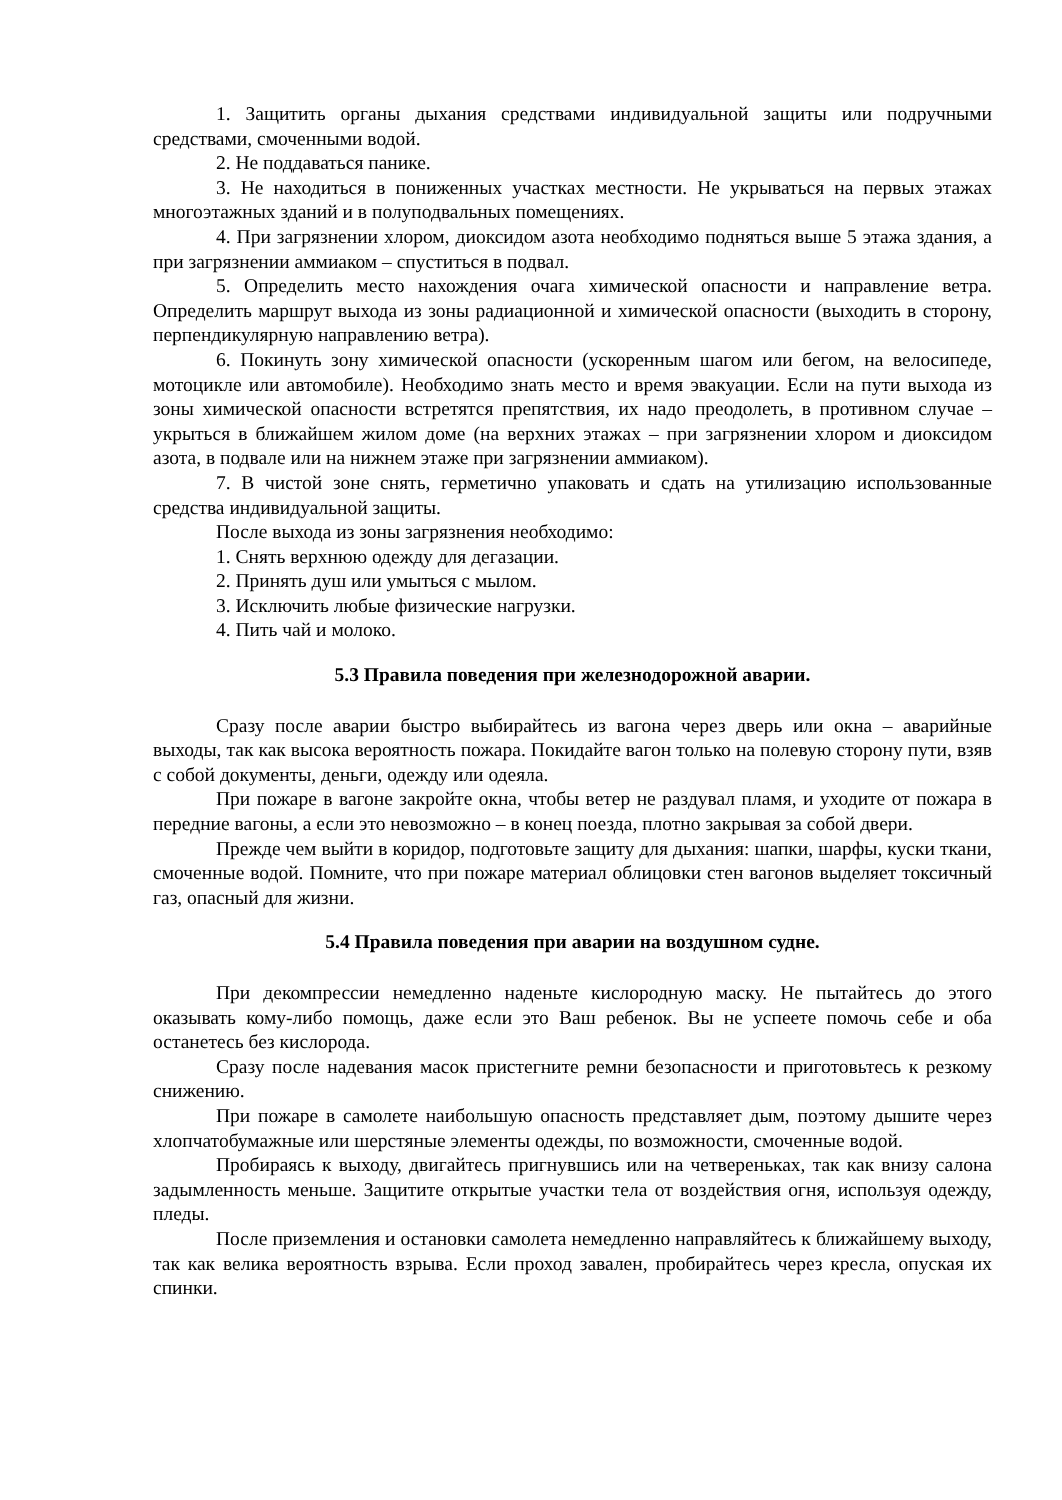1. Защитить органы дыхания средствами индивидуальной защиты или подручными средствами, смоченными водой.
2. Не поддаваться панике.
3. Не находиться в пониженных участках местности. Не укрываться на первых этажах многоэтажных зданий и в полуподвальных помещениях.
4. При загрязнении хлором, диоксидом азота необходимо подняться выше 5 этажа здания, а при загрязнении аммиаком – спуститься в подвал.
5. Определить место нахождения очага химической опасности и направление ветра. Определить маршрут выхода из зоны радиационной и химической опасности (выходить в сторону, перпендикулярную направлению ветра).
6. Покинуть зону химической опасности (ускоренным шагом или бегом, на велосипеде, мотоцикле или автомобиле). Необходимо знать место и время эвакуации. Если на пути выхода из зоны химической опасности встретятся препятствия, их надо преодолеть, в противном случае – укрыться в ближайшем жилом доме (на верхних этажах – при загрязнении хлором и диоксидом азота, в подвале или на нижнем этаже при загрязнении аммиаком).
7. В чистой зоне снять, герметично упаковать и сдать на утилизацию использованные средства индивидуальной защиты.
После выхода из зоны загрязнения необходимо:
1. Снять верхнюю одежду для дегазации.
2. Принять душ или умыться с мылом.
3. Исключить любые физические нагрузки.
4. Пить чай и молоко.
5.3 Правила поведения при железнодорожной аварии.
Сразу после аварии быстро выбирайтесь из вагона через дверь или окна – аварийные выходы, так как высока вероятность пожара. Покидайте вагон только на полевую сторону пути, взяв с собой документы, деньги, одежду или одеяла.
При пожаре в вагоне закройте окна, чтобы ветер не раздувал пламя, и уходите от пожара в передние вагоны, а если это невозможно – в конец поезда, плотно закрывая за собой двери.
Прежде чем выйти в коридор, подготовьте защиту для дыхания: шапки, шарфы, куски ткани, смоченные водой. Помните, что при пожаре материал облицовки стен вагонов выделяет токсичный газ, опасный для жизни.
5.4 Правила поведения при аварии на воздушном судне.
При декомпрессии немедленно наденьте кислородную маску. Не пытайтесь до этого оказывать кому-либо помощь, даже если это Ваш ребенок. Вы не успеете помочь себе и оба останетесь без кислорода.
Сразу после надевания масок пристегните ремни безопасности и приготовьтесь к резкому снижению.
При пожаре в самолете наибольшую опасность представляет дым, поэтому дышите через хлопчатобумажные или шерстяные элементы одежды, по возможности, смоченные водой.
Пробираясь к выходу, двигайтесь пригнувшись или на четвереньках, так как внизу салона задымленность меньше. Защитите открытые участки тела от воздействия огня, используя одежду, пледы.
После приземления и остановки самолета немедленно направляйтесь к ближайшему выходу, так как велика вероятность взрыва. Если проход завален, пробирайтесь через кресла, опуская их спинки.